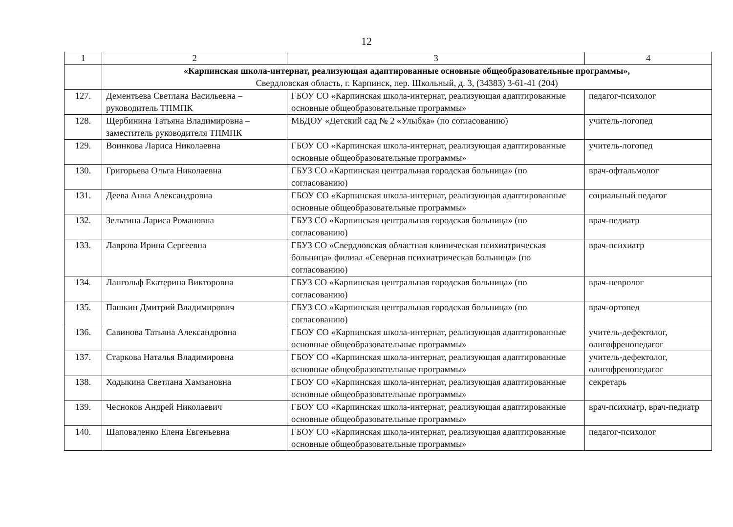12
| 1 | 2 | 3 | 4 |
| --- | --- | --- | --- |
| | «Карпинская школа-интернат, реализующая адаптированные основные общеобразовательные программы», Свердловская область, г. Карпинск, пер. Школьный, д. 3, (34383) 3-61-41 (204) | | |
| 127. | Дементьева Светлана Васильевна – руководитель ТПМПК | ГБОУ СО «Карпинская школа-интернат, реализующая адаптированные основные общеобразовательные программы» | педагог-психолог |
| 128. | Щербинина Татьяна Владимировна – заместитель руководителя ТПМПК | МБДОУ «Детский сад № 2 «Улыбка» (по согласованию) | учитель-логопед |
| 129. | Воинкова Лариса Николаевна | ГБОУ СО «Карпинская школа-интернат, реализующая адаптированные основные общеобразовательные программы» | учитель-логопед |
| 130. | Григорьева Ольга Николаевна | ГБУЗ СО «Карпинская центральная городская больница» (по согласованию) | врач-офтальмолог |
| 131. | Деева Анна Александровна | ГБОУ СО «Карпинская школа-интернат, реализующая адаптированные основные общеобразовательные программы» | социальный педагог |
| 132. | Зельтина Лариса Романовна | ГБУЗ СО «Карпинская центральная городская больница» (по согласованию) | врач-педиатр |
| 133. | Лаврова Ирина Сергеевна | ГБУЗ СО «Свердловская областная клиническая психиатрическая больница» филиал «Северная психиатрическая больница» (по согласованию) | врач-психиатр |
| 134. | Лангольф Екатерина Викторовна | ГБУЗ СО «Карпинская центральная городская больница» (по согласованию) | врач-невролог |
| 135. | Пашкин Дмитрий Владимирович | ГБУЗ СО «Карпинская центральная городская больница» (по согласованию) | врач-ортопед |
| 136. | Савинова Татьяна Александровна | ГБОУ СО «Карпинская школа-интернат, реализующая адаптированные основные общеобразовательные программы» | учитель-дефектолог, олигофренопедагог |
| 137. | Старкова Наталья Владимировна | ГБОУ СО «Карпинская школа-интернат, реализующая адаптированные основные общеобразовательные программы» | учитель-дефектолог, олигофренопедагог |
| 138. | Ходыкина Светлана Хамзановна | ГБОУ СО «Карпинская школа-интернат, реализующая адаптированные основные общеобразовательные программы» | секретарь |
| 139. | Чесноков Андрей Николаевич | ГБОУ СО «Карпинская школа-интернат, реализующая адаптированные основные общеобразовательные программы» | врач-психиатр, врач-педиатр |
| 140. | Шаповаленко Елена Евгеньевна | ГБОУ СО «Карпинская школа-интернат, реализующая адаптированные основные общеобразовательные программы» | педагог-психолог |